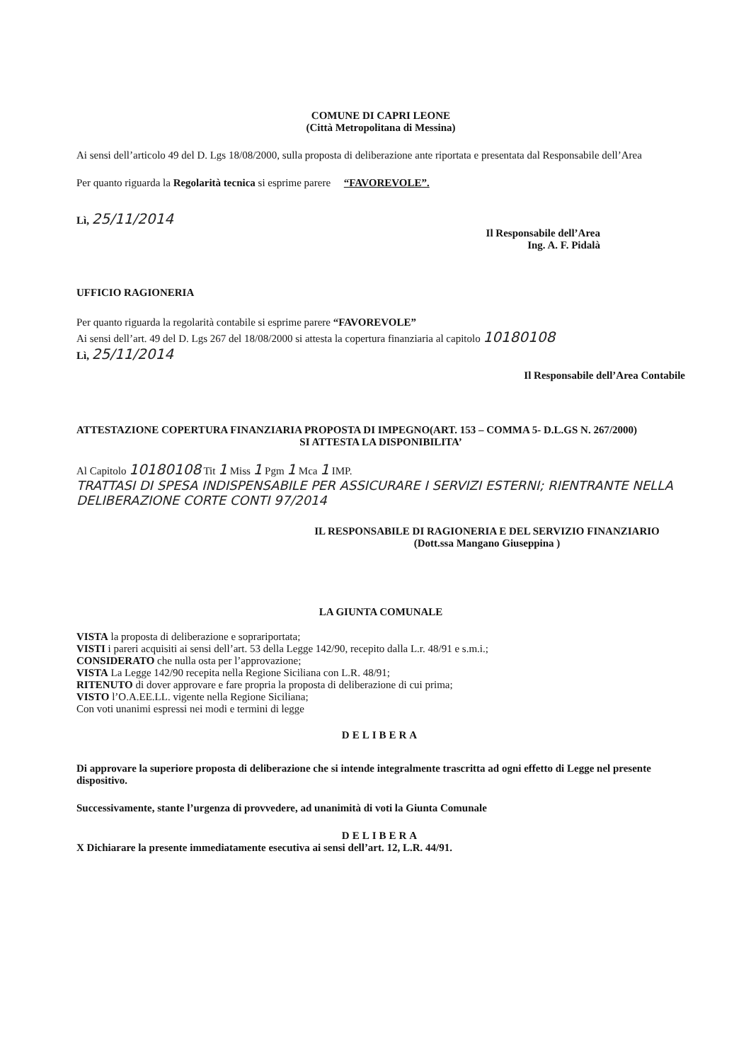COMUNE DI CAPRI LEONE
(Città Metropolitana di Messina)
Ai sensi dell’articolo 49 del D. Lgs 18/08/2000, sulla proposta di deliberazione ante riportata e presentata dal Responsabile dell’Area
Per quanto riguarda la Regolarità tecnica si esprime parere “FAVOREVOLE”.
Lì, 25/11/2014
Il Responsabile dell’Area
Ing. A. F. Pidalà
UFFICIO RAGIONERIA
Per quanto riguarda la regolarità contabile si esprime parere “FAVOREVOLE”
Ai sensi dell’art. 49 del D. Lgs 267 del 18/08/2000 si attesta la copertura finanziaria al capitolo 10180108
Lì, 25/11/2014
Il Responsabile dell’Area Contabile
ATTESTAZIONE COPERTURA FINANZIARIA PROPOSTA DI IMPEGNO(ART. 153 – COMMA 5- D.L.GS N. 267/2000)
SI ATTESTA LA DISPONIBILITA’
Al Capitolo 10180108 Tit 1 Miss 1 Pgm 1 Mca 1 IMP.
TRATTASI DI SPESA INDISPENSABILE PER ASSICURARE I SERVIZI ESTERNI; RIENTRANTE NELLA DELIBERAZIONE CORTE CONTI 97/2014
IL RESPONSABILE DI RAGIONERIA E DEL SERVIZIO FINANZIARIO
(Dott.ssa Mangano Giuseppina )
LA GIUNTA COMUNALE
VISTA la proposta di deliberazione e soprariportata;
VISTI i pareri acquisiti ai sensi dell’art. 53 della Legge 142/90, recepito dalla L.r. 48/91 e s.m.i.;
CONSIDERATO che nulla osta per l’approvazione;
VISTA La Legge 142/90 recepita nella Regione Siciliana con L.R. 48/91;
RITENUTO di dover approvare e fare propria la proposta di deliberazione di cui prima;
VISTO l’O.A.EE.LL. vigente nella Regione Siciliana;
Con voti unanimi espressi nei modi e termini di legge
DELIBERA
Di approvare la superiore proposta di deliberazione che si intende integralmente trascritta ad ogni effetto di Legge nel presente dispositivo.
Successivamente, stante l’urgenza di provvedere, ad unanimità di voti la Giunta Comunale
DELIBERA
X Dichiarare la presente immediatamente esecutiva ai sensi dell’art. 12, L.R. 44/91.